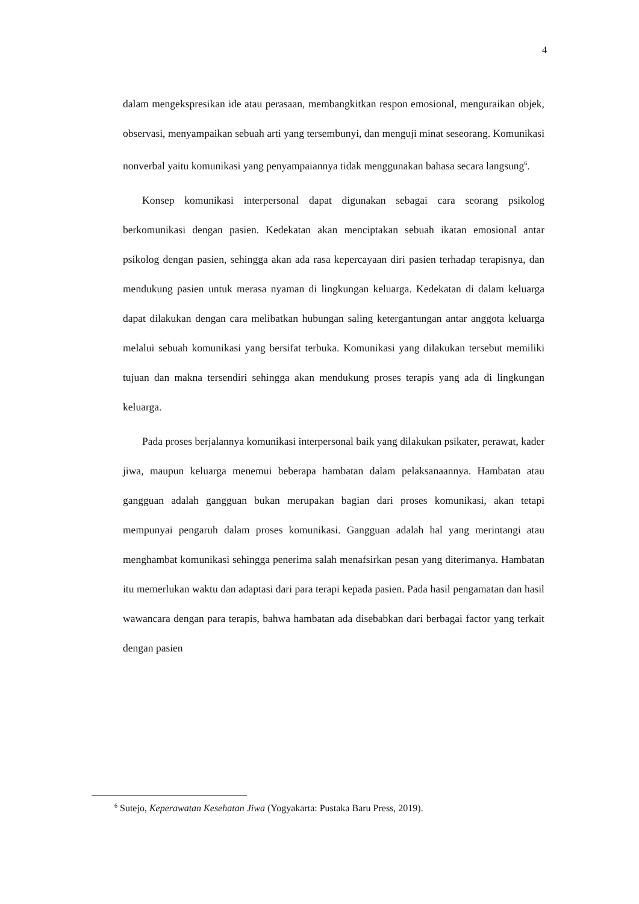4
dalam mengekspresikan ide atau perasaan, membangkitkan respon emosional, menguraikan objek, observasi, menyampaikan sebuah arti yang tersembunyi, dan menguji minat seseorang. Komunikasi nonverbal yaitu komunikasi yang penyampaiannya tidak menggunakan bahasa secara langsung<sup>6</sup>.
Konsep komunikasi interpersonal dapat digunakan sebagai cara seorang psikolog berkomunikasi dengan pasien. Kedekatan akan menciptakan sebuah ikatan emosional antar psikolog dengan pasien, sehingga akan ada rasa kepercayaan diri pasien terhadap terapisnya, dan mendukung pasien untuk merasa nyaman di lingkungan keluarga. Kedekatan di dalam keluarga dapat dilakukan dengan cara melibatkan hubungan saling ketergantungan antar anggota keluarga melalui sebuah komunikasi yang bersifat terbuka. Komunikasi yang dilakukan tersebut memiliki tujuan dan makna tersendiri sehingga akan mendukung proses terapis yang ada di lingkungan keluarga.
Pada proses berjalannya komunikasi interpersonal baik yang dilakukan psikater, perawat, kader jiwa, maupun keluarga menemui beberapa hambatan dalam pelaksanaannya. Hambatan atau gangguan adalah gangguan bukan merupakan bagian dari proses komunikasi, akan tetapi mempunyai pengaruh dalam proses komunikasi. Gangguan adalah hal yang merintangi atau menghambat komunikasi sehingga penerima salah menafsirkan pesan yang diterimanya. Hambatan itu memerlukan waktu dan adaptasi dari para terapi kepada pasien. Pada hasil pengamatan dan hasil wawancara dengan para terapis, bahwa hambatan ada disebabkan dari berbagai factor yang terkait dengan pasien
<sup>6</sup> Sutejo, Keperawatan Kesehatan Jiwa (Yogyakarta: Pustaka Baru Press, 2019).